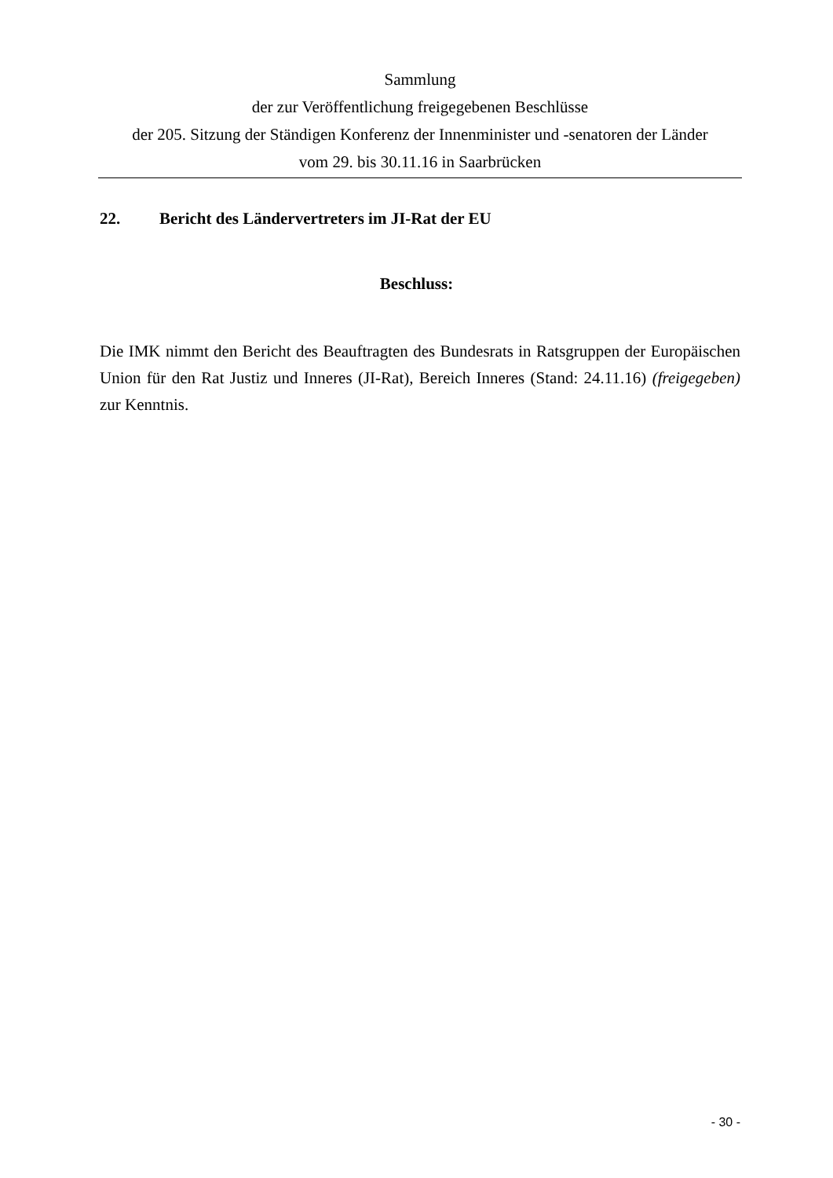Sammlung
der zur Veröffentlichung freigegebenen Beschlüsse
der 205. Sitzung der Ständigen Konferenz der Innenminister und -senatoren der Länder
vom 29. bis 30.11.16 in Saarbrücken
22. Bericht des Ländervertreters im JI-Rat der EU
Beschluss:
Die IMK nimmt den Bericht des Beauftragten des Bundesrats in Ratsgruppen der Europäischen Union für den Rat Justiz und Inneres (JI-Rat), Bereich Inneres (Stand: 24.11.16) (freigegeben) zur Kenntnis.
- 30 -